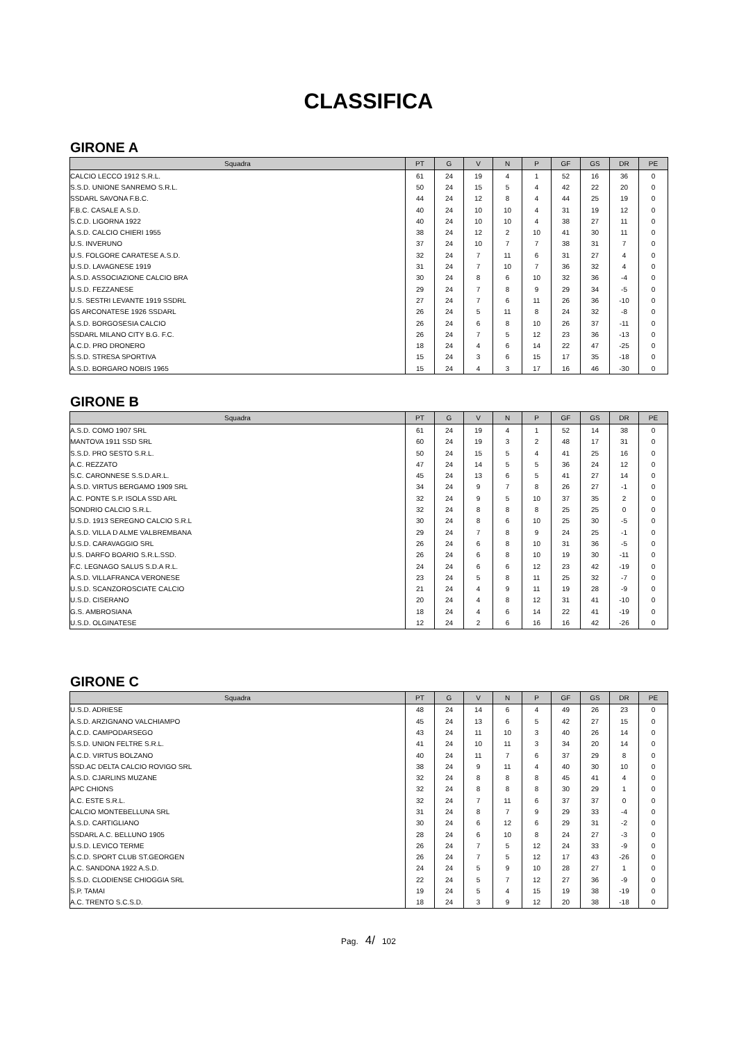CLASSIFICA
GIRONE A
| Squadra | PT | G | V | N | P | GF | GS | DR | PE |
| --- | --- | --- | --- | --- | --- | --- | --- | --- | --- |
| CALCIO LECCO 1912 S.R.L. | 61 | 24 | 19 | 4 | 1 | 52 | 16 | 36 | 0 |
| S.S.D. UNIONE SANREMO S.R.L. | 50 | 24 | 15 | 5 | 4 | 42 | 22 | 20 | 0 |
| SSDARL SAVONA F.B.C. | 44 | 24 | 12 | 8 | 4 | 44 | 25 | 19 | 0 |
| F.B.C. CASALE A.S.D. | 40 | 24 | 10 | 10 | 4 | 31 | 19 | 12 | 0 |
| S.C.D. LIGORNA 1922 | 40 | 24 | 10 | 10 | 4 | 38 | 27 | 11 | 0 |
| A.S.D. CALCIO CHIERI 1955 | 38 | 24 | 12 | 2 | 10 | 41 | 30 | 11 | 0 |
| U.S. INVERUNO | 37 | 24 | 10 | 7 | 7 | 38 | 31 | 7 | 0 |
| U.S. FOLGORE CARATESE A.S.D. | 32 | 24 | 7 | 11 | 6 | 31 | 27 | 4 | 0 |
| U.S.D. LAVAGNESE 1919 | 31 | 24 | 7 | 10 | 7 | 36 | 32 | 4 | 0 |
| A.S.D. ASSOCIAZIONE CALCIO BRA | 30 | 24 | 8 | 6 | 10 | 32 | 36 | -4 | 0 |
| U.S.D. FEZZANESE | 29 | 24 | 7 | 8 | 9 | 29 | 34 | -5 | 0 |
| U.S. SESTRI LEVANTE 1919 SSDRL | 27 | 24 | 7 | 6 | 11 | 26 | 36 | -10 | 0 |
| GS ARCONATESE 1926 SSDARL | 26 | 24 | 5 | 11 | 8 | 24 | 32 | -8 | 0 |
| A.S.D. BORGOSESIA CALCIO | 26 | 24 | 6 | 8 | 10 | 26 | 37 | -11 | 0 |
| SSDARL MILANO CITY B.G. F.C. | 26 | 24 | 7 | 5 | 12 | 23 | 36 | -13 | 0 |
| A.C.D. PRO DRONERO | 18 | 24 | 4 | 6 | 14 | 22 | 47 | -25 | 0 |
| S.S.D. STRESA SPORTIVA | 15 | 24 | 3 | 6 | 15 | 17 | 35 | -18 | 0 |
| A.S.D. BORGARO NOBIS 1965 | 15 | 24 | 4 | 3 | 17 | 16 | 46 | -30 | 0 |
GIRONE B
| Squadra | PT | G | V | N | P | GF | GS | DR | PE |
| --- | --- | --- | --- | --- | --- | --- | --- | --- | --- |
| A.S.D. COMO 1907 SRL | 61 | 24 | 19 | 4 | 1 | 52 | 14 | 38 | 0 |
| MANTOVA 1911 SSD SRL | 60 | 24 | 19 | 3 | 2 | 48 | 17 | 31 | 0 |
| S.S.D. PRO SESTO S.R.L. | 50 | 24 | 15 | 5 | 4 | 41 | 25 | 16 | 0 |
| A.C. REZZATO | 47 | 24 | 14 | 5 | 5 | 36 | 24 | 12 | 0 |
| S.C. CARONNESE S.S.D.AR.L. | 45 | 24 | 13 | 6 | 5 | 41 | 27 | 14 | 0 |
| A.S.D. VIRTUS BERGAMO 1909 SRL | 34 | 24 | 9 | 7 | 8 | 26 | 27 | -1 | 0 |
| A.C. PONTE S.P. ISOLA SSD ARL | 32 | 24 | 9 | 5 | 10 | 37 | 35 | 2 | 0 |
| SONDRIO CALCIO S.R.L. | 32 | 24 | 8 | 8 | 8 | 25 | 25 | 0 | 0 |
| U.S.D. 1913 SEREGNO CALCIO S.R.L | 30 | 24 | 8 | 6 | 10 | 25 | 30 | -5 | 0 |
| A.S.D. VILLA D ALME VALBREMBANA | 29 | 24 | 7 | 8 | 9 | 24 | 25 | -1 | 0 |
| U.S.D. CARAVAGGIO SRL | 26 | 24 | 6 | 8 | 10 | 31 | 36 | -5 | 0 |
| U.S. DARFO BOARIO S.R.L.SSD. | 26 | 24 | 6 | 8 | 10 | 19 | 30 | -11 | 0 |
| F.C. LEGNAGO SALUS S.D.A R.L. | 24 | 24 | 6 | 6 | 12 | 23 | 42 | -19 | 0 |
| A.S.D. VILLAFRANCA VERONESE | 23 | 24 | 5 | 8 | 11 | 25 | 32 | -7 | 0 |
| U.S.D. SCANZOROSCIATE CALCIO | 21 | 24 | 4 | 9 | 11 | 19 | 28 | -9 | 0 |
| U.S.D. CISERANO | 20 | 24 | 4 | 8 | 12 | 31 | 41 | -10 | 0 |
| G.S. AMBROSIANA | 18 | 24 | 4 | 6 | 14 | 22 | 41 | -19 | 0 |
| U.S.D. OLGINATESE | 12 | 24 | 2 | 6 | 16 | 16 | 42 | -26 | 0 |
GIRONE C
| Squadra | PT | G | V | N | P | GF | GS | DR | PE |
| --- | --- | --- | --- | --- | --- | --- | --- | --- | --- |
| U.S.D. ADRIESE | 48 | 24 | 14 | 6 | 4 | 49 | 26 | 23 | 0 |
| A.S.D. ARZIGNANO VALCHIAMPO | 45 | 24 | 13 | 6 | 5 | 42 | 27 | 15 | 0 |
| A.C.D. CAMPODARSEGO | 43 | 24 | 11 | 10 | 3 | 40 | 26 | 14 | 0 |
| S.S.D. UNION FELTRE S.R.L. | 41 | 24 | 10 | 11 | 3 | 34 | 20 | 14 | 0 |
| A.C.D. VIRTUS BOLZANO | 40 | 24 | 11 | 7 | 6 | 37 | 29 | 8 | 0 |
| SSD.AC DELTA CALCIO ROVIGO SRL | 38 | 24 | 9 | 11 | 4 | 40 | 30 | 10 | 0 |
| A.S.D. CJARLINS MUZANE | 32 | 24 | 8 | 8 | 8 | 45 | 41 | 4 | 0 |
| APC CHIONS | 32 | 24 | 8 | 8 | 8 | 30 | 29 | 1 | 0 |
| A.C. ESTE S.R.L. | 32 | 24 | 7 | 11 | 6 | 37 | 37 | 0 | 0 |
| CALCIO MONTEBELLUNA SRL | 31 | 24 | 8 | 7 | 9 | 29 | 33 | -4 | 0 |
| A.S.D. CARTIGLIANO | 30 | 24 | 6 | 12 | 6 | 29 | 31 | -2 | 0 |
| SSDARL A.C. BELLUNO 1905 | 28 | 24 | 6 | 10 | 8 | 24 | 27 | -3 | 0 |
| U.S.D. LEVICO TERME | 26 | 24 | 7 | 5 | 12 | 24 | 33 | -9 | 0 |
| S.C.D. SPORT CLUB ST.GEORGEN | 26 | 24 | 7 | 5 | 12 | 17 | 43 | -26 | 0 |
| A.C. SANDONA 1922 A.S.D. | 24 | 24 | 5 | 9 | 10 | 28 | 27 | 1 | 0 |
| S.S.D. CLODIENSE CHIOGGIA SRL | 22 | 24 | 5 | 7 | 12 | 27 | 36 | -9 | 0 |
| S.P. TAMAI | 19 | 24 | 5 | 4 | 15 | 19 | 38 | -19 | 0 |
| A.C. TRENTO S.C.S.D. | 18 | 24 | 3 | 9 | 12 | 20 | 38 | -18 | 0 |
Pag. 4/ 102